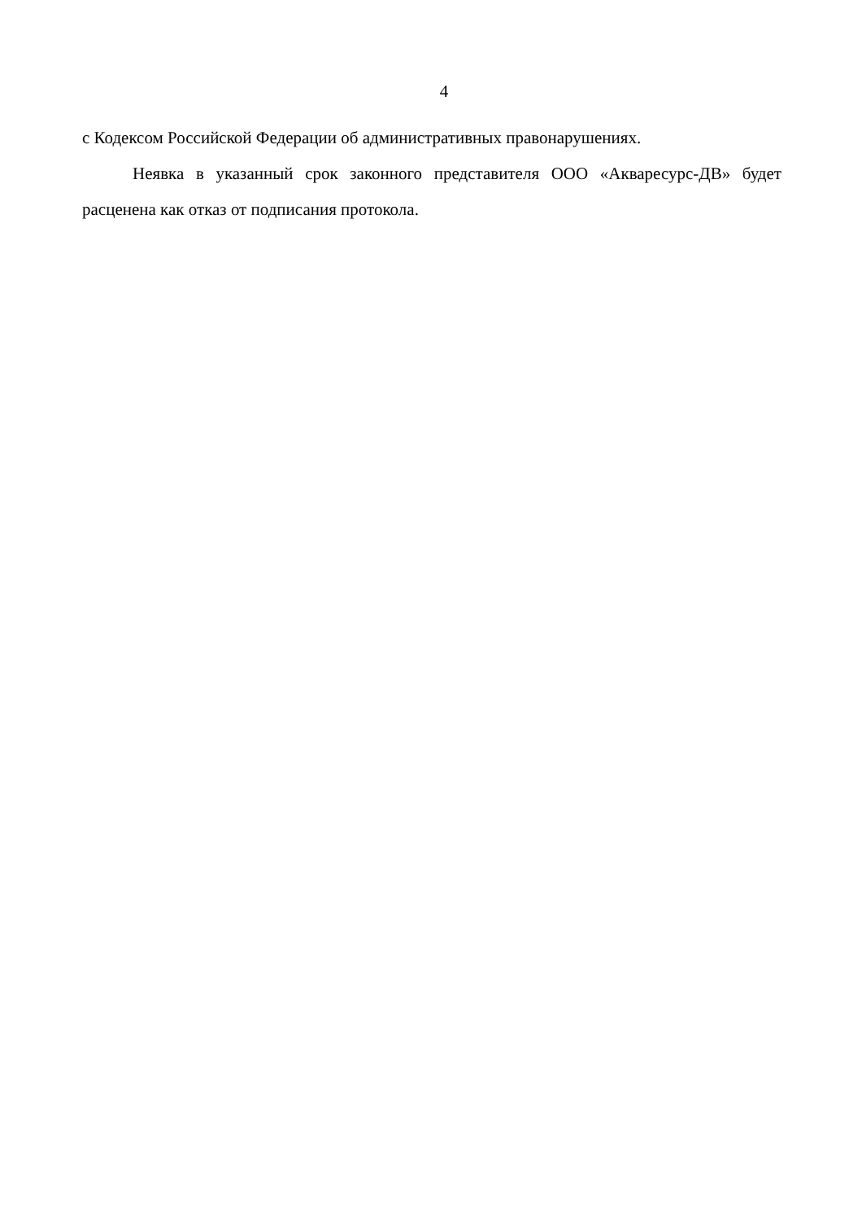4
с Кодексом Российской Федерации об административных правонарушениях.
Неявка в указанный срок законного представителя ООО «Акваресурс-ДВ» будет расценена как отказ от подписания протокола.